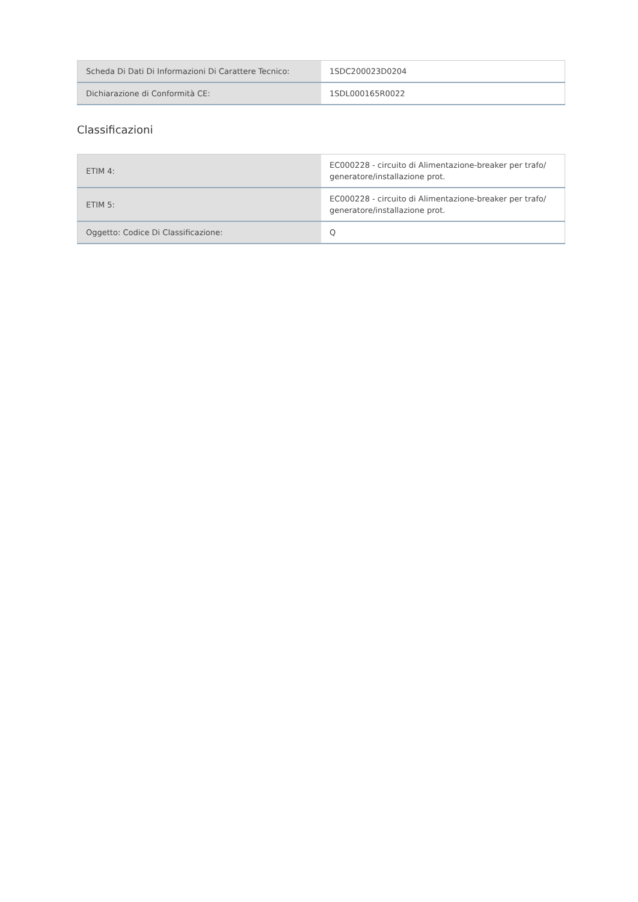| Scheda Di Dati Di Informazioni Di Carattere Tecnico: | 1SDC200023D0204 |
| Dichiarazione di Conformità CE: | 1SDL000165R0022 |
Classificazioni
| ETIM 4: | EC000228 - circuito di Alimentazione-breaker per trafo/ generatore/installazione prot. |
| ETIM 5: | EC000228 - circuito di Alimentazione-breaker per trafo/ generatore/installazione prot. |
| Oggetto: Codice Di Classificazione: | Q |